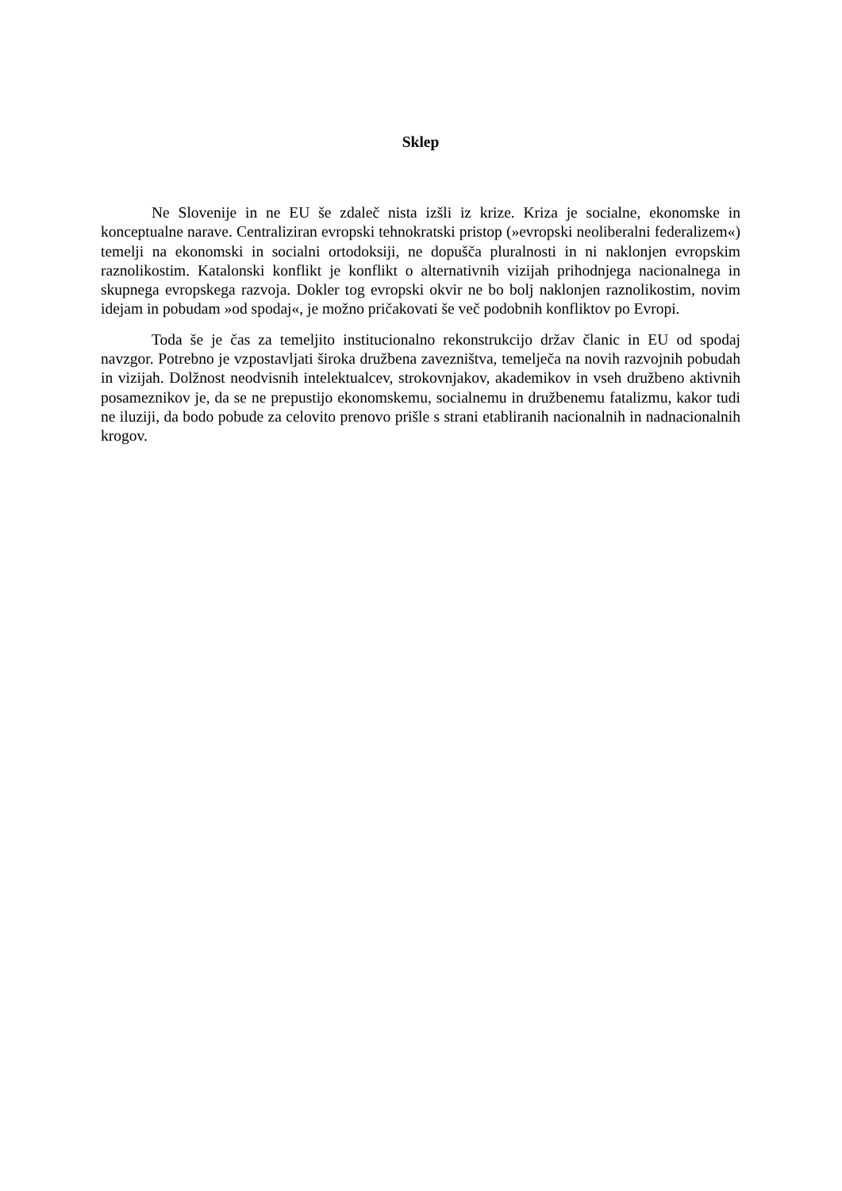Sklep
Ne Slovenije in ne EU še zdaleč nista izšli iz krize. Kriza je socialne, ekonomske in konceptualne narave. Centraliziran evropski tehnokratski pristop (»evropski neoliberalni federalizem«) temelji na ekonomski in socialni ortodoksiji, ne dopušča pluralnosti in ni naklonjen evropskim raznolikostim. Katalonski konflikt je konflikt o alternativnih vizijah prihodnjega nacionalnega in skupnega evropskega razvoja. Dokler tog evropski okvir ne bo bolj naklonjen raznolikostim, novim idejam in pobudam »od spodaj«, je možno pričakovati še več podobnih konfliktov po Evropi.
Toda še je čas za temeljito institucionalno rekonstrukcijo držav članic in EU od spodaj navzgor. Potrebno je vzpostavljati široka družbena zavezništva, temelječa na novih razvojnih pobudah in vizijah. Dolžnost neodvisnih intelektualcev, strokovnjakov, akademikov in vseh družbeno aktivnih posameznikov je, da se ne prepustijo ekonomskemu, socialnemu in družbenemu fatalizmu, kakor tudi ne iluziji, da bodo pobude za celovito prenovo prišle s strani etabliranih nacionalnih in nadnacionalnih krogov.